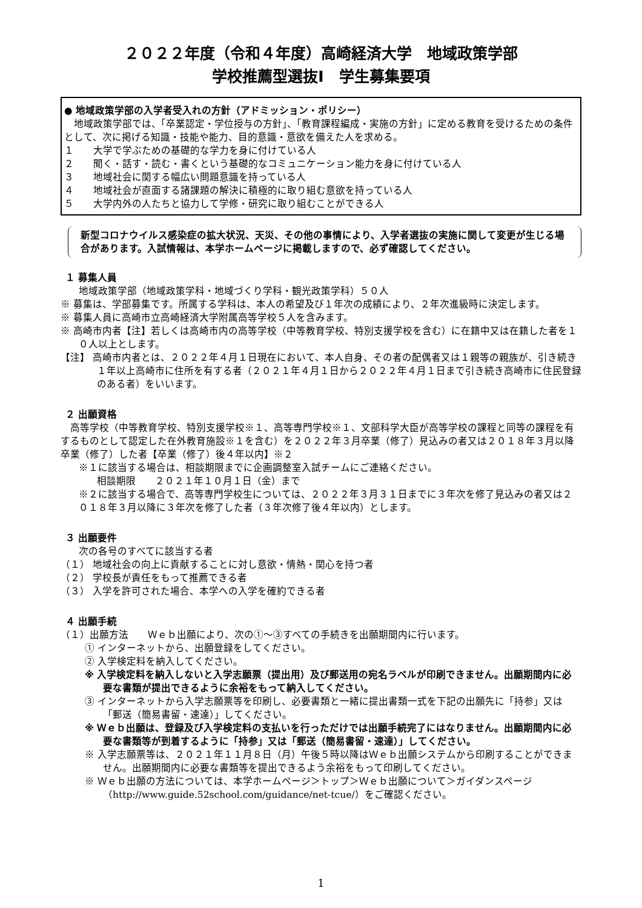２０２２年度（令和４年度）高崎経済大学　地域政策学部
学校推薦型選抜Ⅰ　学生募集要項
● 地域政策学部の入学者受入れの方針（アドミッション・ポリシー）
　地域政策学部では、「卒業認定・学位授与の方針」、「教育課程編成・実施の方針」に定める教育を受けるための条件として、次に掲げる知識・技能や能力、目的意識・意欲を備えた人を求める。
１　　大学で学ぶための基礎的な学力を身に付けている人
２　　聞く・話す・読む・書くという基礎的なコミュニケーション能力を身に付けている人
３　　地域社会に関する幅広い問題意識を持っている人
４　　地域社会が直面する諸課題の解決に積極的に取り組む意欲を持っている人
５　　大学内外の人たちと協力して学修・研究に取り組むことができる人
新型コロナウイルス感染症の拡大状況、天災、その他の事情により、入学者選抜の実施に関して変更が生じる場合があります。入試情報は、本学ホームページに掲載しますので、必ず確認してください。
１ 募集人員
地域政策学部（地域政策学科・地域づくり学科・観光政策学科）５０人
※ 募集は、学部募集です。所属する学科は、本人の希望及び１年次の成績により、２年次進級時に決定します。
※ 募集人員に高崎市立高崎経済大学附属高等学校５人を含みます。
※ 高崎市内者【注】若しくは高崎市内の高等学校（中等教育学校、特別支援学校を含む）に在籍中又は在籍した者を１０人以上とします。
【注】 高崎市内者とは、２０２２年４月１日現在において、本人自身、その者の配偶者又は１親等の親族が、引き続き１年以上高崎市に住所を有する者（２０２１年４月１日から２０２２年４月１日まで引き続き高崎市に住民登録のある者）をいいます。
２ 出願資格
　高等学校（中等教育学校、特別支援学校※１、高等専門学校※１、文部科学大臣が高等学校の課程と同等の課程を有するものとして認定した在外教育施設※１を含む）を２０２２年３月卒業（修了）見込みの者又は２０１８年３月以降卒業（修了）した者【卒業（修了）後４年以内】※２
※１に該当する場合は、相談期限までに企画調整室入試チームにご連絡ください。
相談期限　　２０２１年１０月１日（金）まで
※２に該当する場合で、高等専門学校生については、２０２２年３月３１日までに３年次を修了見込みの者又は２０１８年３月以降に３年次を修了した者（３年次修了後４年以内）とします。
３ 出願要件
次の各号のすべてに該当する者
（１） 地域社会の向上に貢献することに対し意欲・情熱・関心を持つ者
（２） 学校長が責任をもって推薦できる者
（３） 入学を許可された場合、本学への入学を確約できる者
４ 出願手続
（１）出願方法　　Ｗｅｂ出願により、次の①～③すべての手続きを出願期間内に行います。
① インターネットから、出願登録をしてください。
② 入学検定料を納入してください。
※ 入学検定料を納入しないと入学志願票（提出用）及び郵送用の宛名ラベルが印刷できません。出願期間内に必要な書類が提出できるように余裕をもって納入してください。
③ インターネットから入学志願票等を印刷し、必要書類と一緒に提出書類一式を下記の出願先に「持参」又は「郵送（簡易書留・速達）」してください。
※ Ｗｅｂ出願は、登録及び入学検定料の支払いを行っただけでは出願手続完了にはなりません。出願期間内に必要な書類等が到着するように「持参」又は「郵送（簡易書留・速達）」してください。
※ 入学志願票等は、２０２１年１１月８日（月）午後５時以降はＷｅｂ出願システムから印刷することができません。出願期間内に必要な書類等を提出できるよう余裕をもって印刷してください。
※ Ｗｅｂ出願の方法については、本学ホームページ＞トップ＞Ｗｅｂ出願について＞ガイダンスページ（http://www.guide.52school.com/guidance/net-tcue/）をご確認ください。
1